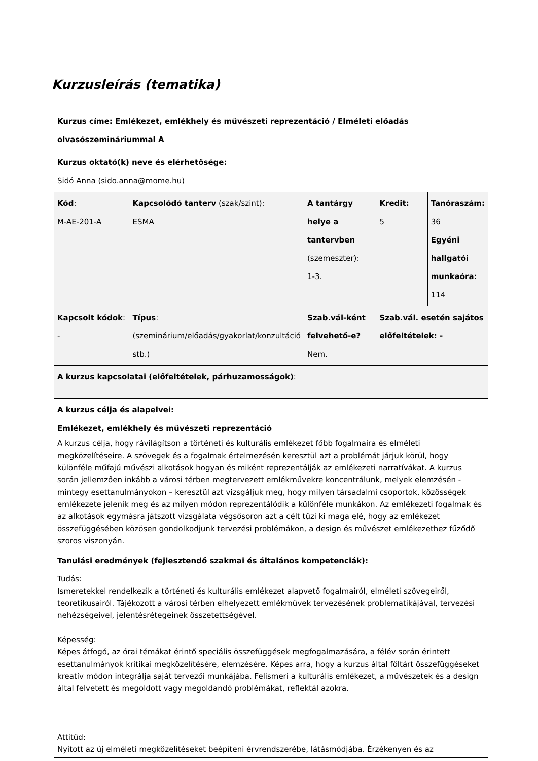Kurzusleírás (tematika)
| Kurzus címe: Emlékezet, emlékhely és művészeti reprezentáció / Elméleti előadás olvasószemináriummal A | | | | |
| Kurzus oktató(k) neve és elérhetősége: Sidó Anna (sido.anna@mome.hu) | | | | |
| Kód : M-AE-201-A | Kapcsolódó tanterv (szak/szint): ESMA | A tantárgy helye a tantervben (szemeszter): 1-3. | Kredit: 5 | Tanóraszám: 36 Egyéni hallgatói munkaóra: 114 |
| Kapcsolt kódok : - | Típus : (szeminárium/előadás/gyakorlat/konzultáció stb.) | Szab.vál-ként felvehető-e? Nem. | Szab.vál. esetén sajátos előfeltételek: - | |
| A kurzus kapcsolatai (előfeltételek, párhuzamosságok) : | | | | |
| A kurzus célja és alapelvei: Emlékezet, emlékhely és művészeti reprezentáció A kurzus célja, hogy rávilágítson a történeti és kulturális emlékezet főbb fogalmaira és elméleti megközelítéseire. A szövegek és a fogalmak értelmezésén keresztül azt a problémát járjuk körül, hogy különféle műfajú művészi alkotások hogyan és miként reprezentálják az emlékezeti narratívákat. A kurzus során jellemzően inkább a városi térben megtervezett emlékművekre koncentrálunk, melyek elemzésén -mintegy esettanulmányokon – keresztül azt vizsgáljuk meg, hogy milyen társadalmi csoportok, közösségek emlékezete jelenik meg és az milyen módon reprezentálódik a különféle munkákon. Az emlékezeti fogalmak és az alkotások egymásra játszott vizsgálata végsősoron azt a célt tűzi ki maga elé, hogy az emlékezet összefüggésében közösen gondolkodjunk tervezési problémákon, a design és művészet emlékezethez fűződő szoros viszonyán. | | | | |
| Tanulási eredmények (fejlesztendő szakmai és általános kompetenciák): Tudás: Ismeretekkel rendelkezik a történeti és kulturális emlékezet alapvető fogalmairól, elméleti szövegeiről, teoretikusairól. Tájékozott a városi térben elhelyezett emlékművek tervezésének problematikájával, tervezési nehézségeivel, jelentésrétegeinek összetettségével. Képesség: Képes átfogó, az órai témákat érintő speciális összefüggések megfogalmazására, a félév során érintett esettanulmányok kritikai megközelítésére, elemzésére. Képes arra, hogy a kurzus által föltárt összefüggéseket kreatív módon integrálja saját tervezői munkájába. Felismeri a kulturális emlékezet, a művészetek és a design által felvetett és megoldott vagy megoldandó problémákat, reflektál azokra. Attitűd: Nyitott az új elméleti megközelítéseket beépíteni érvrendszerébe, látásmódjába. Érzékenyen és az | | | | |